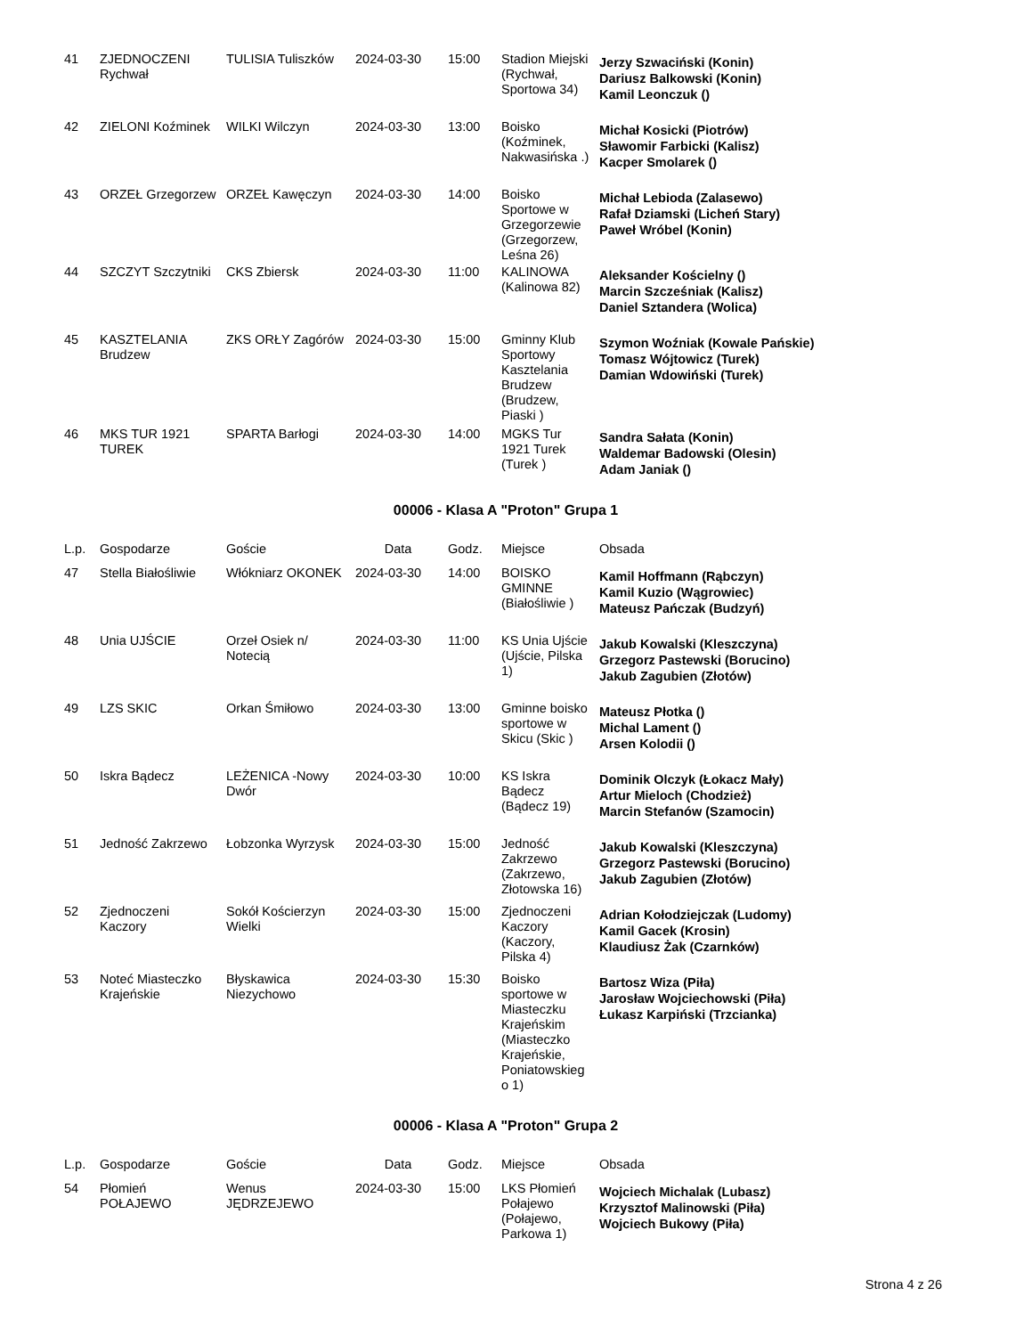| 41 | ZJEDNOCZENI Rychwał | TULISIA Tuliszków | 2024-03-30 | 15:00 | Stadion Miejski (Rychwał, Sportowa 34) | Jerzy Szwaciński (Konin) Dariusz Balkowski (Konin) Kamil Leonczuk () |
| 42 | ZIELONI Koźminek | WILKI Wilczyn | 2024-03-30 | 13:00 | Boisko (Koźminek, Nakwasińska .) | Michał Kosicki (Piotrów) Sławomir Farbicki (Kalisz) Kacper Smolarek () |
| 43 | ORZEŁ Grzegorzew | ORZEŁ Kawęczyn | 2024-03-30 | 14:00 | Boisko Sportowe w Grzegorzewie (Grzegorzew, Leśna 26) | Michał Lebioda (Zalasewo) Rafał Dziamski (Licheń Stary) Paweł Wróbel (Konin) |
| 44 | SZCZYT Szczytniki | CKS Zbiersk | 2024-03-30 | 11:00 | KALINOWA (Kalinowa 82) | Aleksander Kościelny () Marcin Szcześniak (Kalisz) Daniel Sztandera (Wolica) |
| 45 | KASZTELANIA Brudzew | ZKS ORŁY Zagórów | 2024-03-30 | 15:00 | Gminny Klub Sportowy Kasztelania Brudzew (Brudzew, Piaski ) | Szymon Woźniak (Kowale Pańskie) Tomasz Wójtowicz (Turek) Damian Wdowiński (Turek) |
| 46 | MKS TUR 1921 TUREK | SPARTA Barłogi | 2024-03-30 | 14:00 | MGKS Tur 1921 Turek (Turek ) | Sandra Sałata (Konin) Waldemar Badowski (Olesin) Adam Janiak () |
00006 - Klasa A "Proton" Grupa 1
| L.p. | Gospodarze | Goście | Data | Godz. | Miejsce | Obsada |
| --- | --- | --- | --- | --- | --- | --- |
| 47 | Stella Białośliwie | Włókniarz OKONEK | 2024-03-30 | 14:00 | BOISKO GMINNE (Białośliwie ) | Kamil Hoffmann (Rąbczyn) Kamil Kuzio (Wągrowiec) Mateusz Pańczak (Budzyń) |
| 48 | Unia UJŚCIE | Orzeł Osiek n/ Notecią | 2024-03-30 | 11:00 | KS Unia Ujście (Ujście, Pilska 1) | Jakub Kowalski (Kleszczyna) Grzegorz Pastewski (Borucino) Jakub Zagubien (Złotów) |
| 49 | LZS SKIC | Orkan Śmiłowo | 2024-03-30 | 13:00 | Gminne boisko sportowe w Skicu (Skic ) | Mateusz Płotka () Michal Lament () Arsen Kolodii () |
| 50 | Iskra Bądecz | LEŻENICA -Nowy Dwór | 2024-03-30 | 10:00 | KS Iskra Bądecz (Bądecz 19) | Dominik Olczyk (Łokacz Mały) Artur Mieloch (Chodzież) Marcin Stefanów (Szamocin) |
| 51 | Jedność Zakrzewo | Łobzonka Wyrzysk | 2024-03-30 | 15:00 | Jedność Zakrzewo (Zakrzewo, Złotowska 16) | Jakub Kowalski (Kleszczyna) Grzegorz Pastewski (Borucino) Jakub Zagubien (Złotów) |
| 52 | Zjednoczeni Kaczory | Sokół Kościerzyn Wielki | 2024-03-30 | 15:00 | Zjednoczeni Kaczory (Kaczory, Pilska 4) | Adrian Kołodziejczak (Ludomy) Kamil Gacek (Krosin) Klaudiusz Żak (Czarnków) |
| 53 | Noteć Miasteczko Krajeńskie | Błyskawica Niezychowo | 2024-03-30 | 15:30 | Boisko sportowe w Miasteczku Krajeńskim (Miasteczko Krajeńskie, Poniatowskieg o 1) | Bartosz Wiza (Piła) Jarosław Wojciechowski (Piła) Łukasz Karpiński (Trzcianka) |
00006 - Klasa A "Proton" Grupa 2
| L.p. | Gospodarze | Goście | Data | Godz. | Miejsce | Obsada |
| --- | --- | --- | --- | --- | --- | --- |
| 54 | Płomień POŁAJEWO | Wenus JĘDRZEJEWO | 2024-03-30 | 15:00 | LKS Płomień Połajewo (Połajewo, Parkowa 1) | Wojciech Michalak (Lubasz) Krzysztof Malinowski (Piła) Wojciech Bukowy (Piła) |
Strona 4 z 26